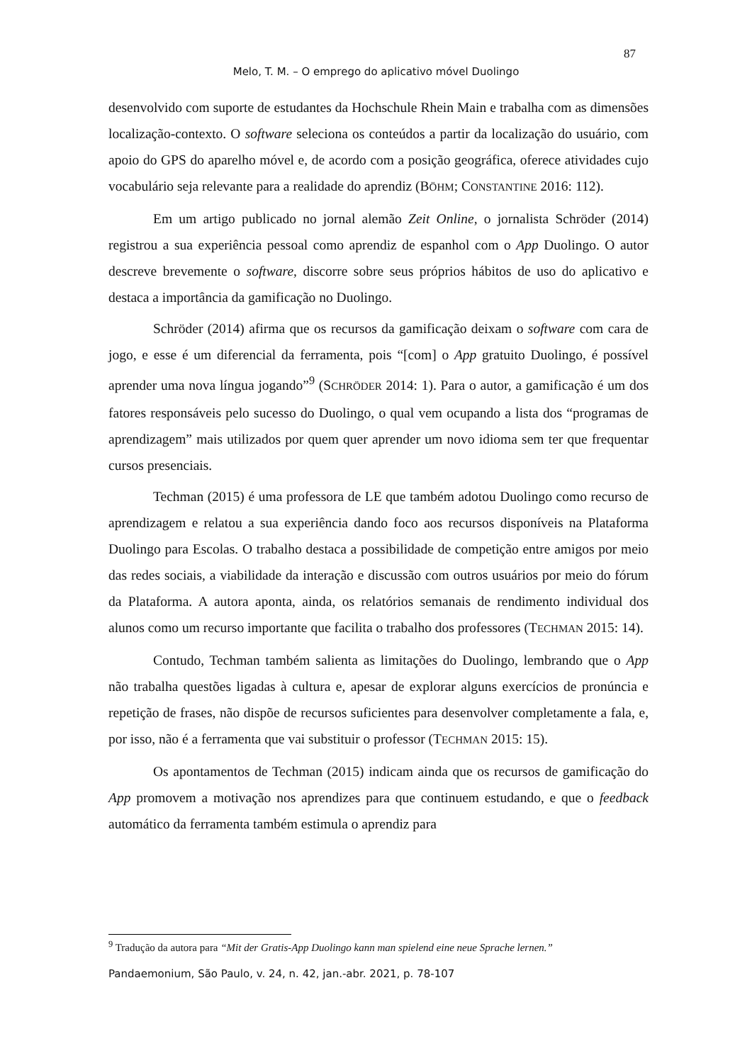87
Melo, T. M. – O emprego do aplicativo móvel Duolingo
desenvolvido com suporte de estudantes da Hochschule Rhein Main e trabalha com as dimensões localização-contexto. O software seleciona os conteúdos a partir da localização do usuário, com apoio do GPS do aparelho móvel e, de acordo com a posição geográfica, oferece atividades cujo vocabulário seja relevante para a realidade do aprendiz (BÖHM; CONSTANTINE 2016: 112).
Em um artigo publicado no jornal alemão Zeit Online, o jornalista Schröder (2014) registrou a sua experiência pessoal como aprendiz de espanhol com o App Duolingo. O autor descreve brevemente o software, discorre sobre seus próprios hábitos de uso do aplicativo e destaca a importância da gamificação no Duolingo.
Schröder (2014) afirma que os recursos da gamificação deixam o software com cara de jogo, e esse é um diferencial da ferramenta, pois “[com] o App gratuito Duolingo, é possível aprender uma nova língua jogando”<sup>9</sup> (SCHRÖDER 2014: 1). Para o autor, a gamificação é um dos fatores responsáveis pelo sucesso do Duolingo, o qual vem ocupando a lista dos “programas de aprendizagem” mais utilizados por quem quer aprender um novo idioma sem ter que frequentar cursos presenciais.
Techman (2015) é uma professora de LE que também adotou Duolingo como recurso de aprendizagem e relatou a sua experiência dando foco aos recursos disponíveis na Plataforma Duolingo para Escolas. O trabalho destaca a possibilidade de competição entre amigos por meio das redes sociais, a viabilidade da interação e discussão com outros usuários por meio do fórum da Plataforma. A autora aponta, ainda, os relatórios semanais de rendimento individual dos alunos como um recurso importante que facilita o trabalho dos professores (TECHMAN 2015: 14).
Contudo, Techman também salienta as limitações do Duolingo, lembrando que o App não trabalha questões ligadas à cultura e, apesar de explorar alguns exercícios de pronúncia e repetição de frases, não dispõe de recursos suficientes para desenvolver completamente a fala, e, por isso, não é a ferramenta que vai substituir o professor (TECHMAN 2015: 15).
Os apontamentos de Techman (2015) indicam ainda que os recursos de gamificação do App promovem a motivação nos aprendizes para que continuem estudando, e que o feedback automático da ferramenta também estimula o aprendiz para
<sup>9</sup> Tradução da autora para “Mit der Gratis-App Duolingo kann man spielend eine neue Sprache lernen.”
Pandaemonium, São Paulo, v. 24, n. 42, jan.-abr. 2021, p. 78-107